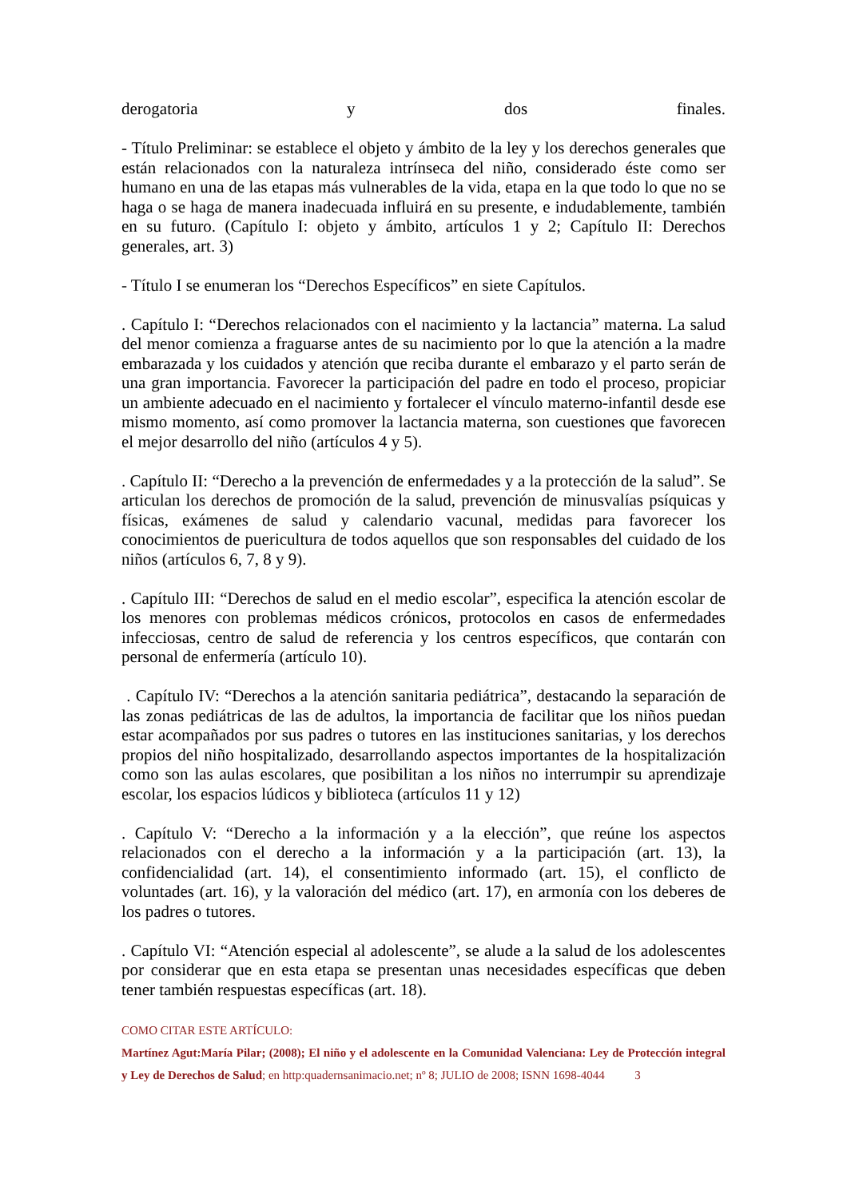derogatoria y dos finales.
- Título Preliminar: se establece el objeto y ámbito de la ley y los derechos generales que están relacionados con la naturaleza intrínseca del niño, considerado éste como ser humano en una de las etapas más vulnerables de la vida, etapa en la que todo lo que no se haga o se haga de manera inadecuada influirá en su presente, e indudablemente, también en su futuro. (Capítulo I: objeto y ámbito, artículos 1 y 2; Capítulo II: Derechos generales, art. 3)
- Título I se enumeran los “Derechos Específicos” en siete Capítulos.
. Capítulo I: “Derechos relacionados con el nacimiento y la lactancia” materna. La salud del menor comienza a fraguarse antes de su nacimiento por lo que la atención a la madre embarazada y los cuidados y atención que reciba durante el embarazo y el parto serán de una gran importancia. Favorecer la participación del padre en todo el proceso, propiciar un ambiente adecuado en el nacimiento y fortalecer el vínculo materno-infantil desde ese mismo momento, así como promover la lactancia materna, son cuestiones que favorecen el mejor desarrollo del niño (artículos 4 y 5).
. Capítulo II: “Derecho a la prevención de enfermedades y a la protección de la salud”. Se articulan los derechos de promoción de la salud, prevención de minusvalías psíquicas y físicas, exámenes de salud y calendario vacunal, medidas para favorecer los conocimientos de puericultura de todos aquellos que son responsables del cuidado de los niños (artículos 6, 7, 8 y 9).
. Capítulo III: “Derechos de salud en el medio escolar”, especifica la atención escolar de los menores con problemas médicos crónicos, protocolos en casos de enfermedades infecciosas, centro de salud de referencia y los centros específicos, que contarán con personal de enfermería (artículo 10).
. Capítulo IV: “Derechos a la atención sanitaria pediátrica”, destacando la separación de las zonas pediátricas de las de adultos, la importancia de facilitar que los niños puedan estar acompañados por sus padres o tutores en las instituciones sanitarias, y los derechos propios del niño hospitalizado, desarrollando aspectos importantes de la hospitalización como son las aulas escolares, que posibilitan a los niños no interrumpir su aprendizaje escolar, los espacios lúdicos y biblioteca (artículos 11 y 12)
. Capítulo V: “Derecho a la información y a la elección”, que reúne los aspectos relacionados con el derecho a la información y a la participación (art. 13), la confidencialidad (art. 14), el consentimiento informado (art. 15), el conflicto de voluntades (art. 16), y la valoración del médico (art. 17), en armonía con los deberes de los padres o tutores.
. Capítulo VI: “Atención especial al adolescente”, se alude a la salud de los adolescentes por considerar que en esta etapa se presentan unas necesidades específicas que deben tener también respuestas específicas (art. 18).
COMO CITAR ESTE ARTÍCULO:
Martínez Agut:María Pilar; (2008); El niño y el adolescente en la Comunidad Valenciana: Ley de Protección integral y Ley de Derechos de Salud; en http:quadernsanimacio.net; nº 8; JULIO de 2008; ISNN 1698-4044 3